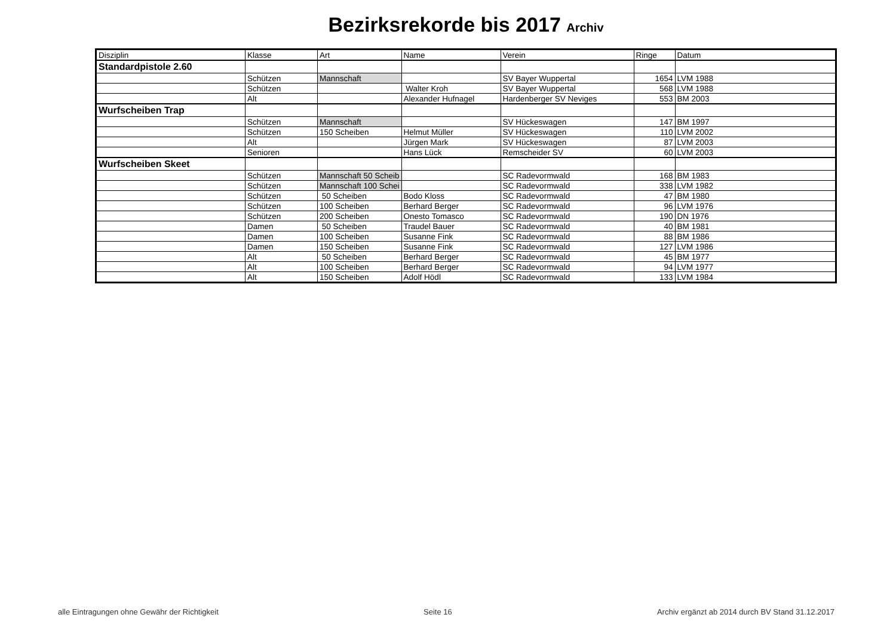Bezirksrekorde bis 2017 Archiv
| Disziplin | Klasse | Art | Name | Verein | Ringe | Datum |
| --- | --- | --- | --- | --- | --- | --- |
| Standardpistole 2.60 | | | | | | |
| | Schützen | Mannschaft | | SV Bayer Wuppertal | 1654 | LVM 1988 |
| | Schützen | | Walter Kroh | SV Bayer Wuppertal | 568 | LVM 1988 |
| | Alt | | Alexander Hufnagel | Hardenberger SV Neviges | 553 | BM 2003 |
| Wurfscheiben Trap | | | | | | |
| | Schützen | Mannschaft | | SV Hückeswagen | 147 | BM 1997 |
| | Schützen | 150 Scheiben | Helmut Müller | SV Hückeswagen | 110 | LVM 2002 |
| | Alt | | Jürgen Mark | SV Hückeswagen | 87 | LVM 2003 |
| | Senioren | | Hans Lück | Remscheider SV | 60 | LVM 2003 |
| Wurfscheiben Skeet | | | | | | |
| | Schützen | Mannschaft 50 Scheib | | SC Radevormwald | 168 | BM 1983 |
| | Schützen | Mannschaft 100 Schei | | SC Radevormwald | 338 | LVM 1982 |
| | Schützen | 50 Scheiben | Bodo Kloss | SC Radevormwald | 47 | BM 1980 |
| | Schützen | 100 Scheiben | Berhard Berger | SC Radevormwald | 96 | LVM 1976 |
| | Schützen | 200 Scheiben | Onesto Tomasco | SC Radevormwald | 190 | DN 1976 |
| | Damen | 50 Scheiben | Traudel Bauer | SC Radevormwald | 40 | BM 1981 |
| | Damen | 100 Scheiben | Susanne Fink | SC Radevormwald | 88 | BM 1986 |
| | Damen | 150 Scheiben | Susanne Fink | SC Radevormwald | 127 | LVM 1986 |
| | Alt | 50 Scheiben | Berhard Berger | SC Radevormwald | 45 | BM 1977 |
| | Alt | 100 Scheiben | Berhard Berger | SC Radevormwald | 94 | LVM 1977 |
| | Alt | 150 Scheiben | Adolf Hödl | SC Radevormwald | 133 | LVM 1984 |
alle Eintragungen ohne Gewähr der Richtigkeit Seite 16 Archiv ergänzt ab 2014 durch BV Stand 31.12.2017